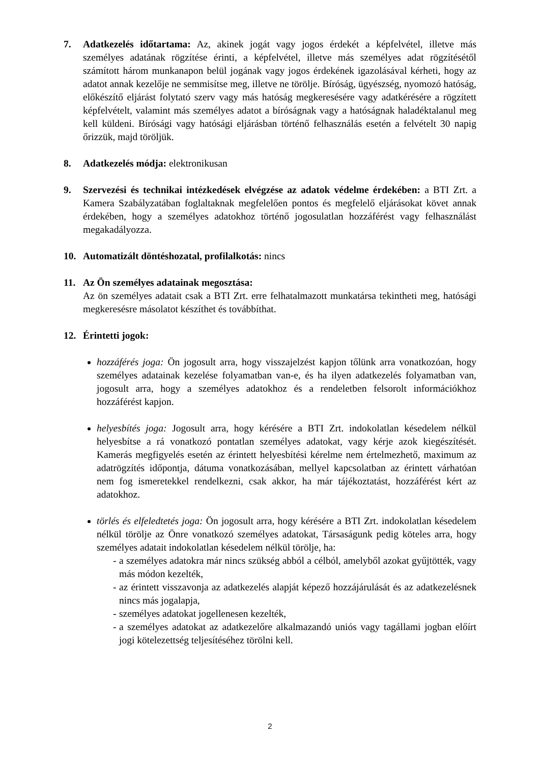7. Adatkezelés időtartama: Az, akinek jogát vagy jogos érdekét a képfelvétel, illetve más személyes adatának rögzítése érinti, a képfelvétel, illetve más személyes adat rögzítésétől számított három munkanapon belül jogának vagy jogos érdekének igazolásával kérheti, hogy az adatot annak kezelője ne semmisítse meg, illetve ne törölje. Bíróság, ügyészség, nyomozó hatóság, előkészítő eljárást folytató szerv vagy más hatóság megkeresésére vagy adatkérésére a rögzített képfelvételt, valamint más személyes adatot a bíróságnak vagy a hatóságnak haladéktalanul meg kell küldeni. Bírósági vagy hatósági eljárásban történő felhasználás esetén a felvételt 30 napig őrizzük, majd töröljük.
8. Adatkezelés módja: elektronikusan
9. Szervezési és technikai intézkedések elvégzése az adatok védelme érdekében: a BTI Zrt. a Kamera Szabályzatában foglaltaknak megfelelően pontos és megfelelő eljárásokat követ annak érdekében, hogy a személyes adatokhoz történő jogosulatlan hozzáférést vagy felhasználást megakadályozza.
10. Automatizált döntéshozatal, profilalkotás: nincs
11. Az Ön személyes adatainak megosztása:
Az ön személyes adatait csak a BTI Zrt. erre felhatalmazott munkatársa tekintheti meg, hatósági megkeresésre másolatot készíthet és továbbíthat.
12. Érintetti jogok:
hozzáférés joga: Ön jogosult arra, hogy visszajelzést kapjon tőlünk arra vonatkozóan, hogy személyes adatainak kezelése folyamatban van-e, és ha ilyen adatkezelés folyamatban van, jogosult arra, hogy a személyes adatokhoz és a rendeletben felsorolt információkhoz hozzáférést kapjon.
helyesbítés joga: Jogosult arra, hogy kérésére a BTI Zrt. indokolatlan késedelem nélkül helyesbítse a rá vonatkozó pontatlan személyes adatokat, vagy kérje azok kiegészítését. Kamerás megfigyelés esetén az érintett helyesbítési kérelme nem értelmezhető, maximum az adatrögzítés időpontja, dátuma vonatkozásában, mellyel kapcsolatban az érintett várhatóan nem fog ismeretekkel rendelkezni, csak akkor, ha már tájékoztatást, hozzáférést kért az adatokhoz.
törlés és elfeledtetés joga: Ön jogosult arra, hogy kérésére a BTI Zrt. indokolatlan késedelem nélkül törölje az Önre vonatkozó személyes adatokat, Társaságunk pedig köteles arra, hogy személyes adatait indokolatlan késedelem nélkül törölje, ha:
- a személyes adatokra már nincs szükség abból a célból, amelyből azokat gyűjtötték, vagy más módon kezelték,
- az érintett visszavonja az adatkezelés alapját képező hozzájárulását és az adatkezelésnek nincs más jogalapja,
- személyes adatokat jogellenesen kezelték,
- a személyes adatokat az adatkezelőre alkalmazandó uniós vagy tagállami jogban előírt jogi kötelezettség teljesítéséhez törölni kell.
2